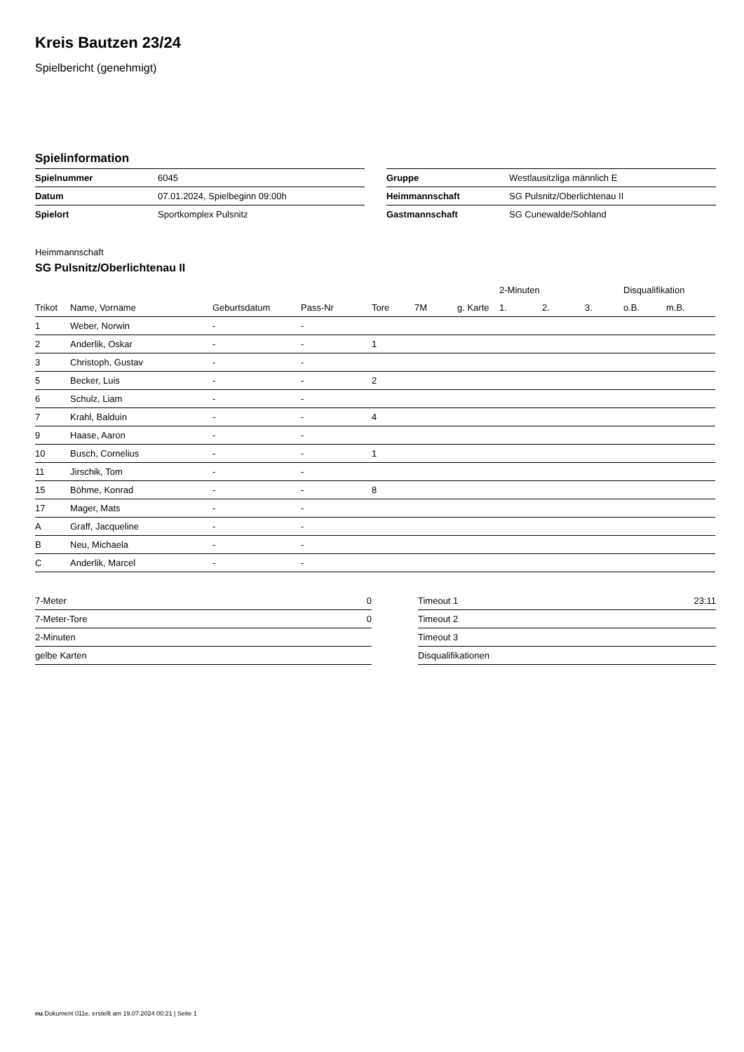Kreis Bautzen 23/24
Spielbericht (genehmigt)
Spielinformation
| Spielnummer | 6045 |
| Datum | 07.01.2024, Spielbeginn 09:00h |
| Spielort | Sportkomplex Pulsnitz |
| Gruppe | Westlausitzliga männlich E |
| Heimmannschaft | SG Pulsnitz/Oberlichtenau II |
| Gastmannschaft | SG Cunewalde/Sohland |
Heimmannschaft
SG Pulsnitz/Oberlichtenau II
| | | | | | | | 2-Minuten | | | Disqualifikation | |
| --- | --- | --- | --- | --- | --- | --- | --- | --- | --- | --- | --- |
| Trikot | Name, Vorname | Geburtsdatum | Pass-Nr | Tore | 7M | g. Karte | 1. | 2. | 3. | o.B. | m.B. |
| 1 | Weber, Norwin | - | - | | | | | | | | |
| 2 | Anderlik, Oskar | - | - | 1 | | | | | | | |
| 3 | Christoph, Gustav | - | - | | | | | | | | |
| 5 | Becker, Luis | - | - | 2 | | | | | | | |
| 6 | Schulz, Liam | - | - | | | | | | | | |
| 7 | Krahl, Balduin | - | - | 4 | | | | | | | |
| 9 | Haase, Aaron | - | - | | | | | | | | |
| 10 | Busch, Cornelius | - | - | 1 | | | | | | | |
| 11 | Jirschik, Tom | - | - | | | | | | | | |
| 15 | Böhme, Konrad | - | - | 8 | | | | | | | |
| 17 | Mager, Mats | - | - | | | | | | | | |
| A | Graff, Jacqueline | - | - | | | | | | | | |
| B | Neu, Michaela | - | - | | | | | | | | |
| C | Anderlik, Marcel | - | - | | | | | | | | |
| 7-Meter | 0 |
| 7-Meter-Tore | 0 |
| 2-Minuten | |
| gelbe Karten | |
| Timeout 1 | 23:11 |
| Timeout 2 | |
| Timeout 3 | |
| Disqualifikationen | |
nu.Dokument 011e, erstellt am 19.07.2024 00:21 | Seite 1